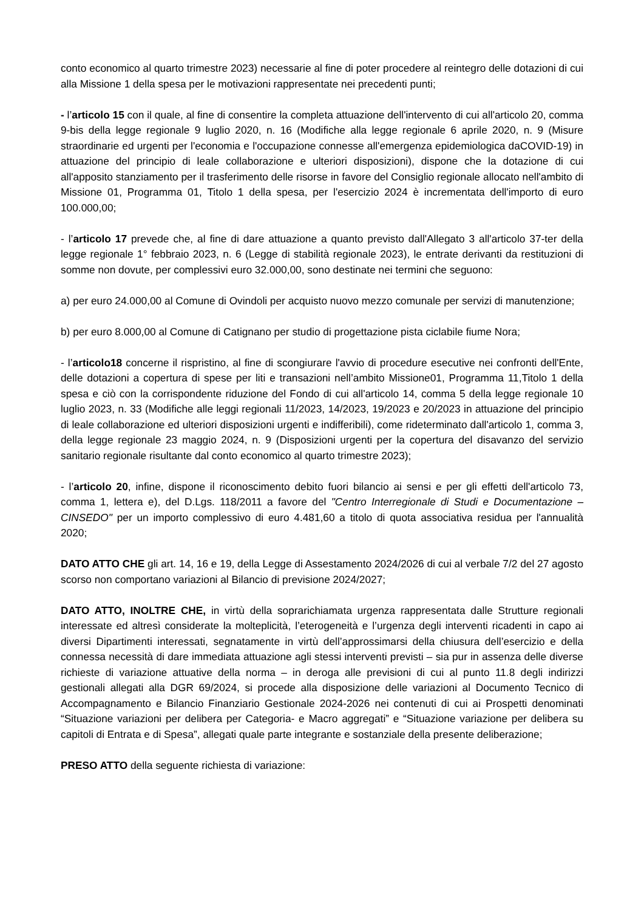conto economico al quarto trimestre 2023) necessarie al fine di poter procedere al reintegro delle dotazioni di cui alla Missione 1 della spesa per le motivazioni rappresentate nei precedenti punti;
- l’articolo 15 con il quale, al fine di consentire la completa attuazione dell'intervento di cui all'articolo 20, comma 9-bis della legge regionale 9 luglio 2020, n. 16 (Modifiche alla legge regionale 6 aprile 2020, n. 9 (Misure straordinarie ed urgenti per l'economia e l'occupazione connesse all'emergenza epidemiologica daCOVID-19) in attuazione del principio di leale collaborazione e ulteriori disposizioni), dispone che la dotazione di cui all'apposito stanziamento per il trasferimento delle risorse in favore del Consiglio regionale allocato nell'ambito di Missione 01, Programma 01, Titolo 1 della spesa, per l'esercizio 2024 è incrementata dell'importo di euro 100.000,00;
- l’articolo 17 prevede che, al fine di dare attuazione a quanto previsto dall'Allegato 3 all'articolo 37-ter della legge regionale 1° febbraio 2023, n. 6 (Legge di stabilità regionale 2023), le entrate derivanti da restituzioni di somme non dovute, per complessivi euro 32.000,00, sono destinate nei termini che seguono:
a) per euro 24.000,00 al Comune di Ovindoli per acquisto nuovo mezzo comunale per servizi di manutenzione;
b) per euro 8.000,00 al Comune di Catignano per studio di progettazione pista ciclabile fiume Nora;
- l’articolo18 concerne il rispristino, al fine di scongiurare l'avvio di procedure esecutive nei confronti dell'Ente, delle dotazioni a copertura di spese per liti e transazioni nell’ambito Missione01, Programma 11,Titolo 1 della spesa e ciò con la corrispondente riduzione del Fondo di cui all'articolo 14, comma 5 della legge regionale 10 luglio 2023, n. 33 (Modifiche alle leggi regionali 11/2023, 14/2023, 19/2023 e 20/2023 in attuazione del principio di leale collaborazione ed ulteriori disposizioni urgenti e indifferibili), come rideterminato dall'articolo 1, comma 3, della legge regionale 23 maggio 2024, n. 9 (Disposizioni urgenti per la copertura del disavanzo del servizio sanitario regionale risultante dal conto economico al quarto trimestre 2023);
- l’articolo 20, infine, dispone il riconoscimento debito fuori bilancio ai sensi e per gli effetti dell'articolo 73, comma 1, lettera e), del D.Lgs. 118/2011 a favore del "Centro Interregionale di Studi e Documentazione – CINSEDO" per un importo complessivo di euro 4.481,60 a titolo di quota associativa residua per l'annualità 2020;
DATO ATTO CHE gli art. 14, 16 e 19, della Legge di Assestamento 2024/2026 di cui al verbale 7/2 del 27 agosto scorso non comportano variazioni al Bilancio di previsione 2024/2027;
DATO ATTO, INOLTRE CHE, in virtù della soprarichiamata urgenza rappresentata dalle Strutture regionali interessate ed altresì considerate la molteplicità, l’eterogeneità e l’urgenza degli interventi ricadenti in capo ai diversi Dipartimenti interessati, segnatamente in virtù dell’approssimarsi della chiusura dell’esercizio e della connessa necessità di dare immediata attuazione agli stessi interventi previsti – sia pur in assenza delle diverse richieste di variazione attuative della norma – in deroga alle previsioni di cui al punto 11.8 degli indirizzi gestionali allegati alla DGR 69/2024, si procede alla disposizione delle variazioni al Documento Tecnico di Accompagnamento e Bilancio Finanziario Gestionale 2024-2026 nei contenuti di cui ai Prospetti denominati “Situazione variazioni per delibera per Categoria- e Macro aggregati” e “Situazione variazione per delibera su capitoli di Entrata e di Spesa”, allegati quale parte integrante e sostanziale della presente deliberazione;
PRESO ATTO della seguente richiesta di variazione: